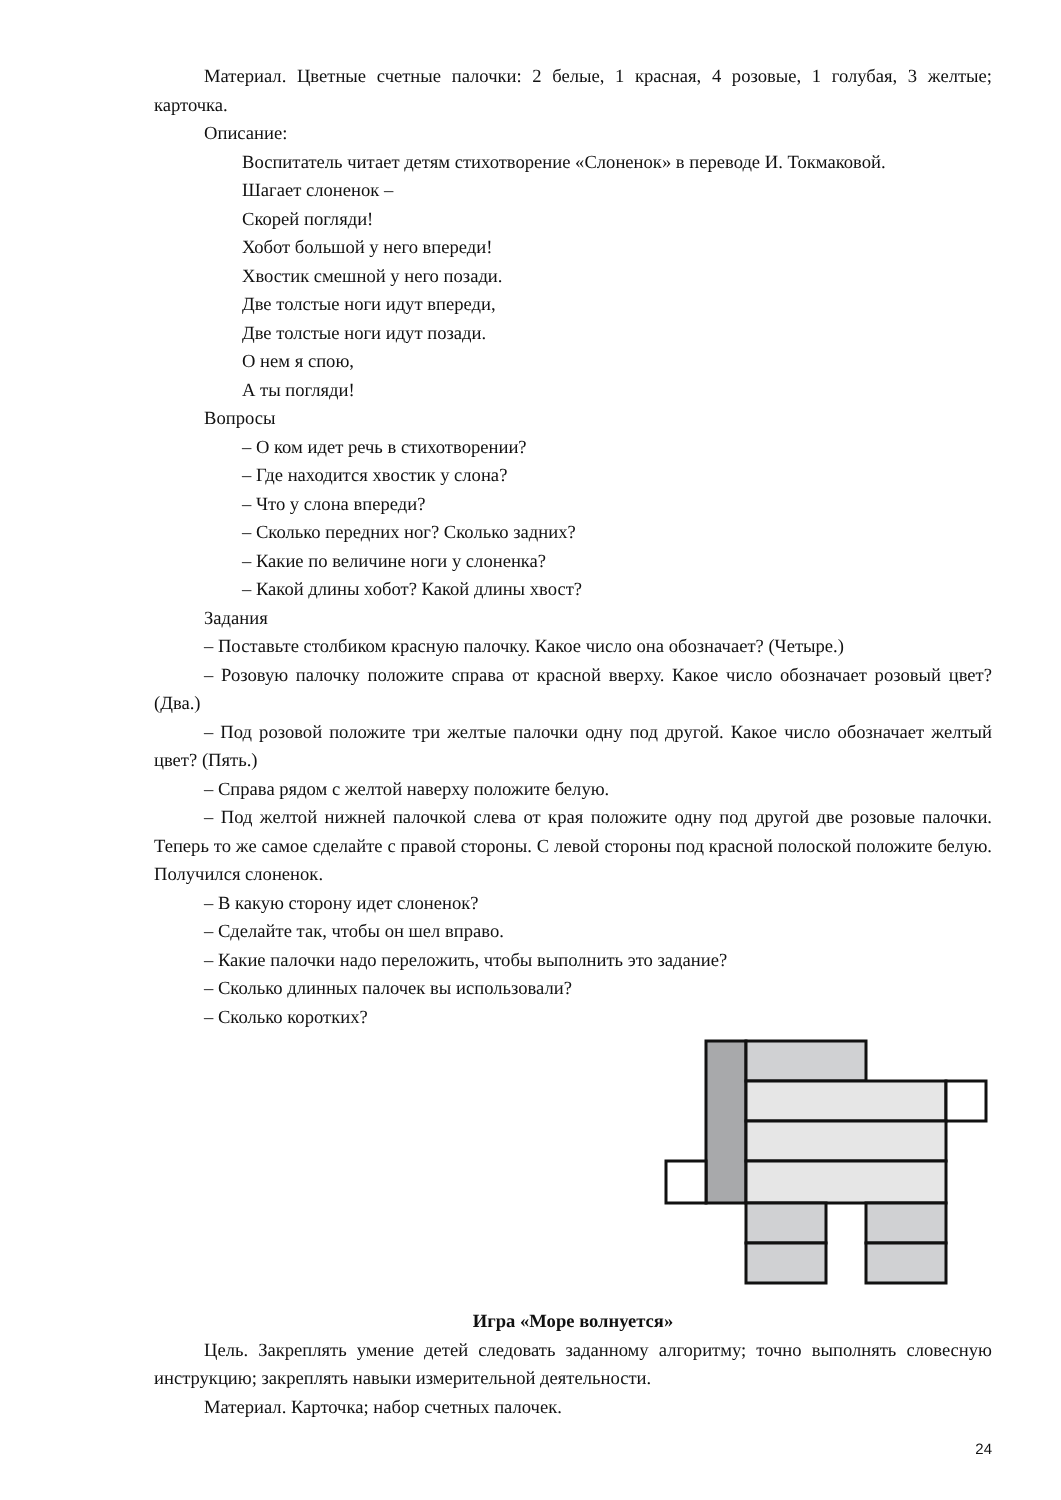Материал. Цветные счетные палочки: 2 белые, 1 красная, 4 розовые, 1 голубая, 3 желтые; карточка.
Описание:
Воспитатель читает детям стихотворение «Слоненок» в переводе И. Токмаковой.
Шагает слоненок –
Скорей погляди!
Хобот большой у него впереди!
Хвостик смешной у него позади.
Две толстые ноги идут впереди,
Две толстые ноги идут позади.
О нем я спою,
А ты погляди!
Вопросы
– О ком идет речь в стихотворении?
– Где находится хвостик у слона?
– Что у слона впереди?
– Сколько передних ног? Сколько задних?
– Какие по величине ноги у слоненка?
– Какой длины хобот? Какой длины хвост?
Задания
– Поставьте столбиком красную палочку. Какое число она обозначает? (Четыре.)
– Розовую палочку положите справа от красной вверху. Какое число обозначает розовый цвет? (Два.)
– Под розовой положите три желтые палочки одну под другой. Какое число обозначает желтый цвет? (Пять.)
– Справа рядом с желтой наверху положите белую.
– Под желтой нижней палочкой слева от края положите одну под другой две розовые палочки. Теперь то же самое сделайте с правой стороны. С левой стороны под красной полоской положите белую. Получился слоненок.
– В какую сторону идет слоненок?
– Сделайте так, чтобы он шел вправо.
– Какие палочки надо переложить, чтобы выполнить это задание?
– Сколько длинных палочек вы использовали?
– Сколько коротких?
Игра «Море волнуется»
Цель. Закреплять умение детей следовать заданному алгоритму; точно выполнять словесную инструкцию; закреплять навыки измерительной деятельности.
Материал. Карточка; набор счетных палочек.
24